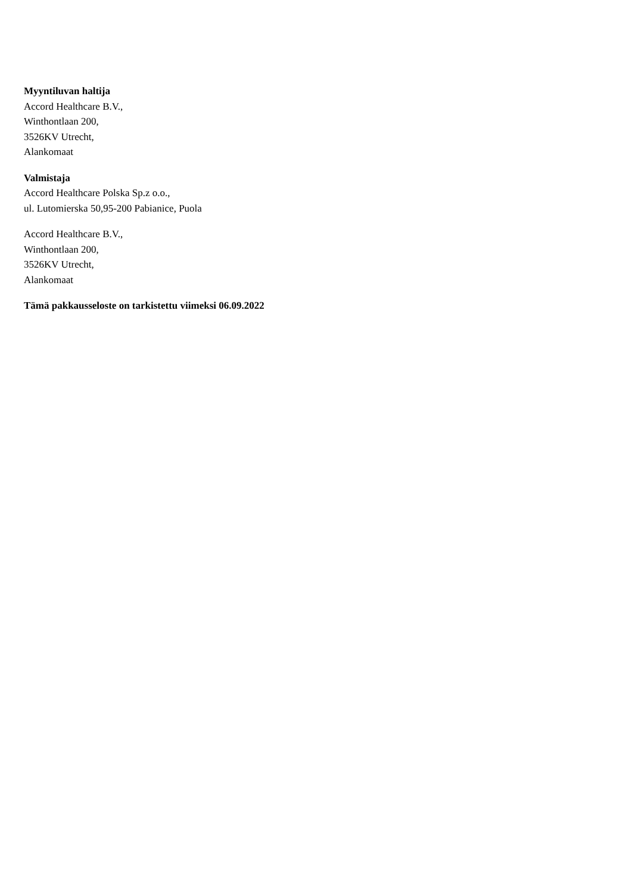Myyntiluvan haltija
Accord Healthcare B.V.,
Winthontlaan 200,
3526KV Utrecht,
Alankomaat
Valmistaja
Accord Healthcare Polska Sp.z o.o.,
ul. Lutomierska 50,95-200 Pabianice, Puola
Accord Healthcare B.V.,
Winthontlaan 200,
3526KV Utrecht,
Alankomaat
Tämä pakkausseloste on tarkistettu viimeksi 06.09.2022